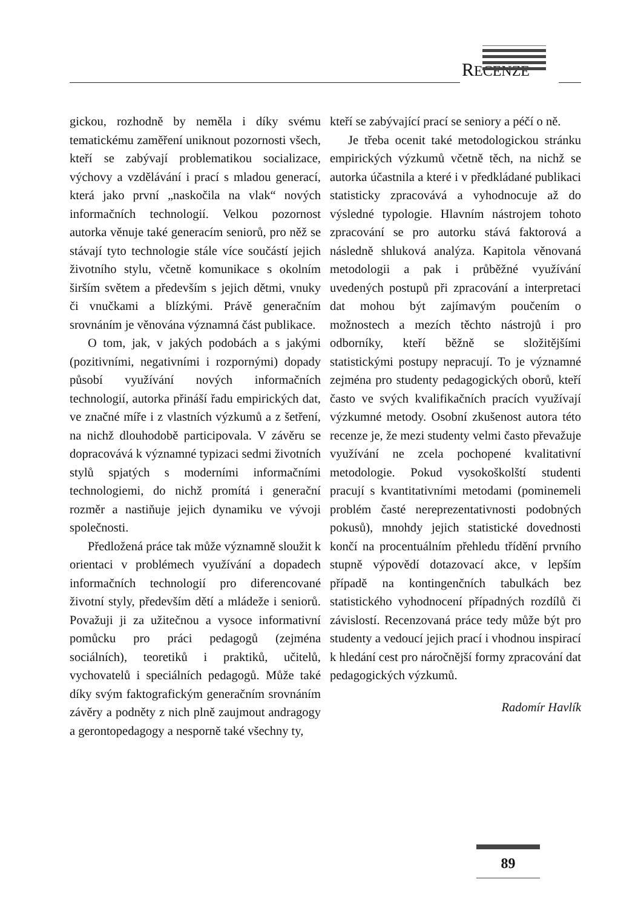RECENZE
gickou, rozhodně by neměla i díky svému tematickému zaměření uniknout pozornosti všech, kteří se zabývají problematikou socializace, výchovy a vzdělávání i prací s mladou generací, která jako první „naskočila na vlak“ nových informačních technologií. Velkou pozornost autorka věnuje také generacím seniorů, pro něž se stávají tyto technologie stále více součástí jejich životního stylu, včetně komunikace s okolním širším světem a především s jejich dětmi, vnuky či vnučkami a blízkými. Právě generačním srovnáním je věnována významná část publikace.
O tom, jak, v jakých podobách a s jakými (pozitivními, negativními i rozpornými) dopady působí využívání nových informačních technologií, autorka přináší řadu empirických dat, ve značné míře i z vlastních výzkumů a z šetření, na nichž dlouhodobě participovala. V závěru se dopracovává k významné typizaci sedmi životních stylů spjatých s moderními informačními technologiemi, do nichž promítá i generační rozměr a nastiňuje jejich dynamiku ve vývoji společnosti.
Předložená práce tak může významně sloužit k orientaci v problémech využívání a dopadech informačních technologií pro diferencované životní styly, především dětí a mládeže i seniorů. Považuji ji za užitečnou a vysoce informativní pomůcku pro práci pedagogů (zejména sociálních), teoretiků i praktiků, učitelů, vychovatelů i speciálních pedagogů. Může také díky svým faktografickým generačním srovnáním závěry a podněty z nich plně zaujmout andragogy a gerontopedagogy a nesporně také všechny ty,
kteří se zabývající prací se seniory a péčí o ně.
Je třeba ocenit také metodologickou stránku empirických výzkumů včetně těch, na nichž se autorka účastnila a které i v předkládané publikaci statisticky zpracovává a vyhodnocuje až do výsledné typologie. Hlavním nástrojem tohoto zpracování se pro autorku stává faktorová a následně shluková analýza. Kapitola věnovaná metodologii a pak i průběžné využívání uvedených postupů při zpracování a interpretaci dat mohou být zajímavým poučením o možnostech a mezích těchto nástrojů i pro odborníky, kteří běžně se složitějšími statistickými postupy nepracují. To je významné zejména pro studenty pedagogických oborů, kteří často ve svých kvalifikačních pracích využívají výzkumné metody. Osobní zkušenost autora této recenze je, že mezi studenty velmi často převažuje využívání ne zcela pochopené kvalitativní metodologie. Pokud vysokoškolští studenti pracují s kvantitativními metodami (pominemeli problém časté nereprezentativnosti podobných pokusů), mnohdy jejich statistické dovednosti končí na procentuálním přehledu třídění prvního stupně výpovědí dotazovací akce, v lepším případě na kontingenčních tabulkách bez statistického vyhodnocení případných rozdílů či závislostí. Recenzovaná práce tedy může být pro studenty a vedoucí jejich prací i vhodnou inspirací k hledání cest pro náročnější formy zpracování dat pedagogických výzkumů.
Radomír Havlík
89